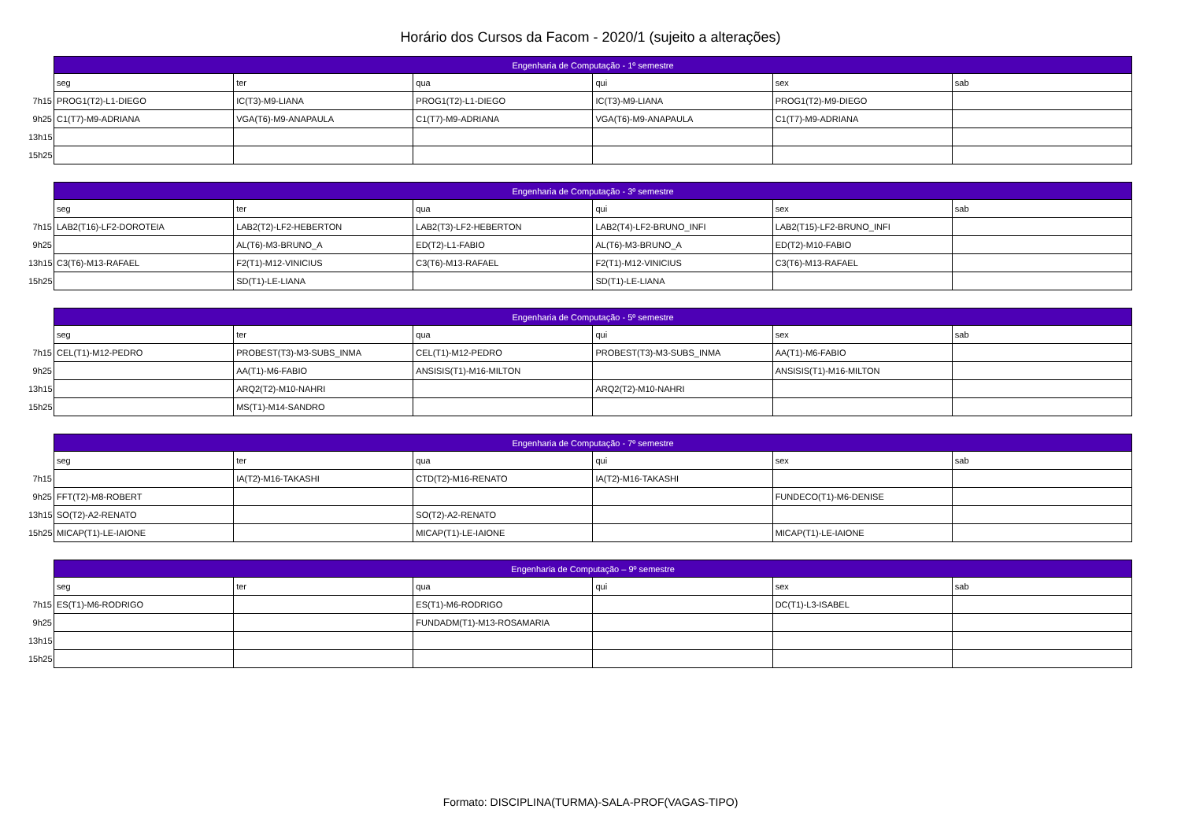Horário dos Cursos da Facom - 2020/1 (sujeito a alterações)
| | Engenharia de Computação - 1º semestre | | | | | |
| | seg | ter | qua | qui | sex | sab |
| 7h15 | PROG1(T2)-L1-DIEGO | IC(T3)-M9-LIANA | PROG1(T2)-L1-DIEGO | IC(T3)-M9-LIANA | PROG1(T2)-M9-DIEGO | |
| 9h25 | C1(T7)-M9-ADRIANA | VGA(T6)-M9-ANAPAULA | C1(T7)-M9-ADRIANA | VGA(T6)-M9-ANAPAULA | C1(T7)-M9-ADRIANA | |
| 13h15 | | | | | | |
| 15h25 | | | | | | |
| | Engenharia de Computação - 3º semestre | | | | | |
| | seg | ter | qua | qui | sex | sab |
| 7h15 | LAB2(T16)-LF2-DOROTEIA | LAB2(T2)-LF2-HEBERTON | LAB2(T3)-LF2-HEBERTON | LAB2(T4)-LF2-BRUNO_INFI | LAB2(T15)-LF2-BRUNO_INFI | |
| 9h25 | | AL(T6)-M3-BRUNO_A | ED(T2)-L1-FABIO | AL(T6)-M3-BRUNO_A | ED(T2)-M10-FABIO | |
| 13h15 | C3(T6)-M13-RAFAEL | F2(T1)-M12-VINICIUS | C3(T6)-M13-RAFAEL | F2(T1)-M12-VINICIUS | C3(T6)-M13-RAFAEL | |
| 15h25 | | SD(T1)-LE-LIANA | | SD(T1)-LE-LIANA | | |
| | Engenharia de Computação - 5º semestre | | | | | |
| | seg | ter | qua | qui | sex | sab |
| 7h15 | CEL(T1)-M12-PEDRO | PROBEST(T3)-M3-SUBS_INMA | CEL(T1)-M12-PEDRO | PROBEST(T3)-M3-SUBS_INMA | AA(T1)-M6-FABIO | |
| 9h25 | | AA(T1)-M6-FABIO | ANSISIS(T1)-M16-MILTON | | ANSISIS(T1)-M16-MILTON | |
| 13h15 | | ARQ2(T2)-M10-NAHRI | | ARQ2(T2)-M10-NAHRI | | |
| 15h25 | | MS(T1)-M14-SANDRO | | | | |
| | Engenharia de Computação - 7º semestre | | | | | |
| | seg | ter | qua | qui | sex | sab |
| 7h15 | | IA(T2)-M16-TAKASHI | CTD(T2)-M16-RENATO | IA(T2)-M16-TAKASHI | | |
| 9h25 | FFT(T2)-M8-ROBERT | | | | FUNDECO(T1)-M6-DENISE | |
| 13h15 | SO(T2)-A2-RENATO | | SO(T2)-A2-RENATO | | | |
| 15h25 | MICAP(T1)-LE-IAIONE | | MICAP(T1)-LE-IAIONE | | MICAP(T1)-LE-IAIONE | |
| | Engenharia de Computação – 9º semestre | | | | | |
| | seg | ter | qua | qui | sex | sab |
| 7h15 | ES(T1)-M6-RODRIGO | | ES(T1)-M6-RODRIGO | | DC(T1)-L3-ISABEL | |
| 9h25 | | | FUNDADM(T1)-M13-ROSAMARIA | | | |
| 13h15 | | | | | | |
| 15h25 | | | | | | |
Formato: DISCIPLINA(TURMA)-SALA-PROF(VAGAS-TIPO)